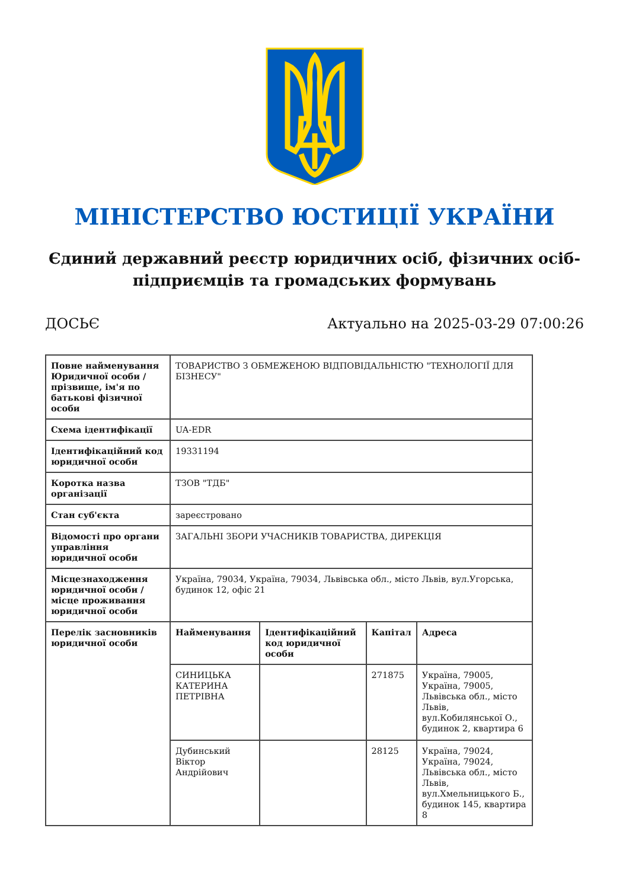МІНІСТЕРСТВО ЮСТИЦІЇ УКРАЇНИ
Єдиний державний реєстр юридичних осіб, фізичних осіб-підприємців та громадських формувань
ДОСЬЄ Актуально на 2025-03-29 07:00:26
| Повне найменування Юридичної особи / прізвище, ім'я по батькові фізичної особи | ТОВАРИСТВО З ОБМЕЖЕНОЮ ВІДПОВІДАЛЬНІСТЮ "ТЕХНОЛОГІЇ ДЛЯ БІЗНЕСУ" | | | |
| Схема ідентифікації | UA-EDR | | | |
| Ідентифікаційний код юридичної особи | 19331194 | | | |
| Коротка назва організації | ТЗОВ "ТДБ" | | | |
| Стан суб'єкта | зареєстровано | | | |
| Відомості про органи управління юридичної особи | ЗАГАЛЬНІ ЗБОРИ УЧАСНИКІВ ТОВАРИСТВА, ДИРЕКЦІЯ | | | |
| Місцезнаходження юридичної особи / місце проживання юридичної особи | Україна, 79034, Україна, 79034, Львівська обл., місто Львів, вул.Угорська, будинок 12, офіс 21 | | | |
| Перелік засновників юридичної особи | Найменування | Ідентифікаційний код юридичної особи | Капітал | Адреса |
| | СИНИЦЬКА КАТЕРИНА ПЕТРІВНА | | 271875 | Україна, 79005, Україна, 79005, Львівська обл., місто Львів, вул.Кобилянської О., будинок 2, квартира 6 |
| | Дубинський Віктор Андрійович | | 28125 | Україна, 79024, Україна, 79024, Львівська обл., місто Львів, вул.Хмельницького Б., будинок 145, квартира 8 |